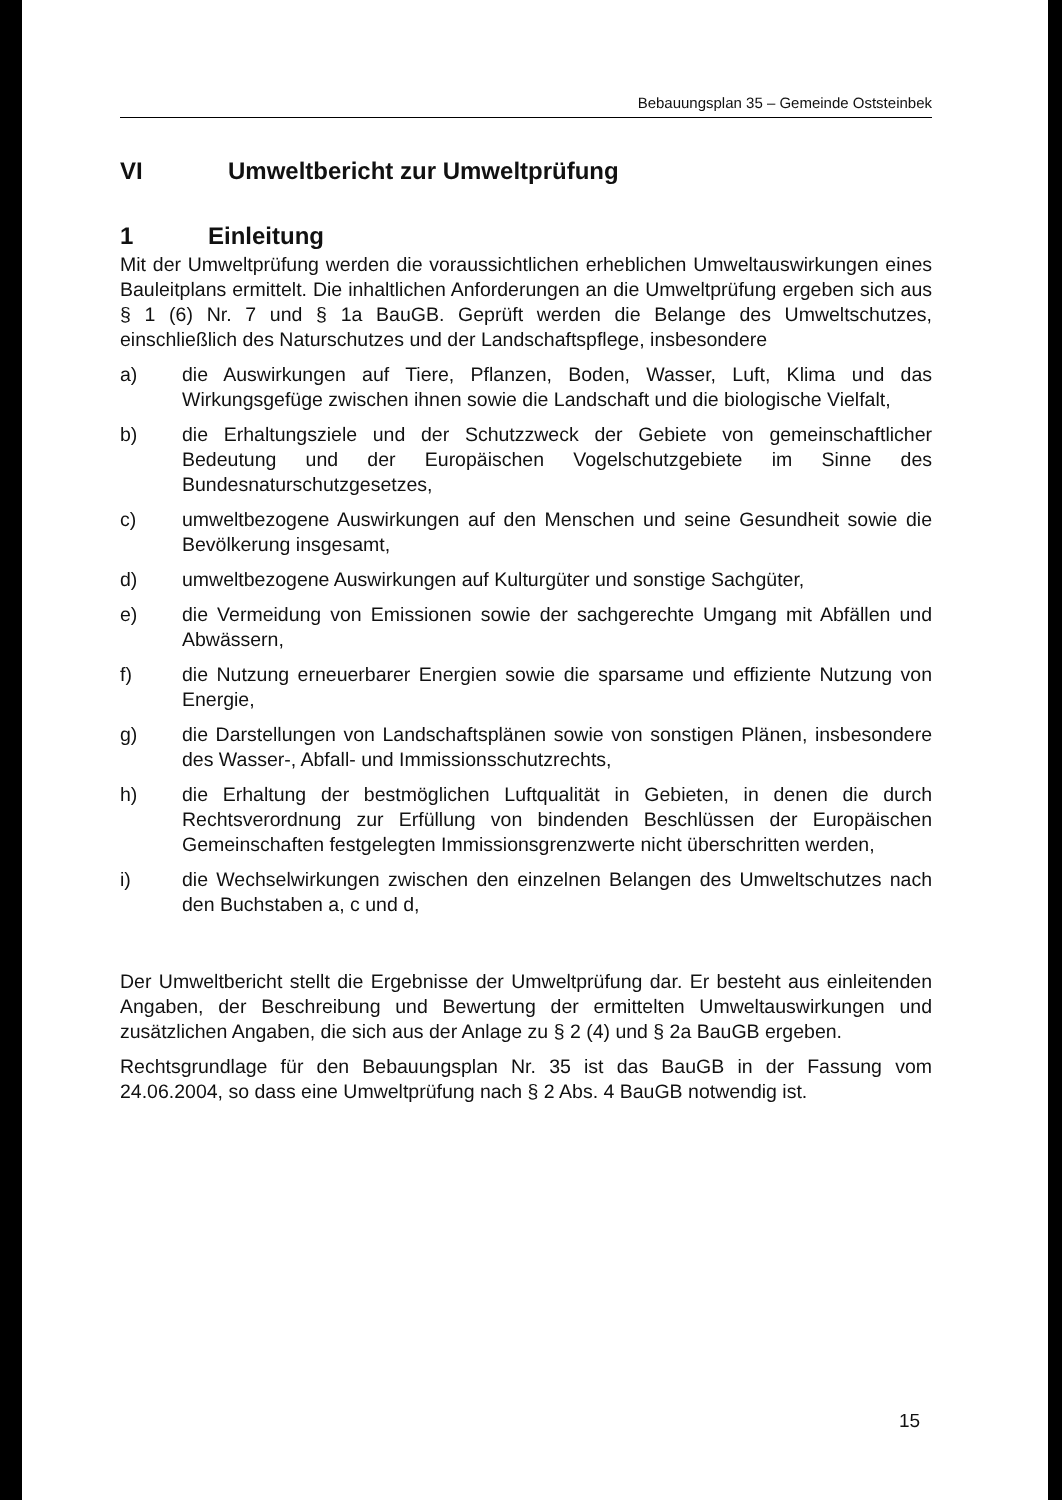Bebauungsplan 35 – Gemeinde Oststeinbek
VI Umweltbericht zur Umweltprüfung
1 Einleitung
Mit der Umweltprüfung werden die voraussichtlichen erheblichen Umweltauswirkungen eines Bauleitplans ermittelt. Die inhaltlichen Anforderungen an die Umweltprüfung ergeben sich aus § 1 (6) Nr. 7 und § 1a BauGB. Geprüft werden die Belange des Umweltschutzes, einschließlich des Naturschutzes und der Landschaftspflege, insbesondere
a) die Auswirkungen auf Tiere, Pflanzen, Boden, Wasser, Luft, Klima und das Wirkungsgefüge zwischen ihnen sowie die Landschaft und die biologische Vielfalt,
b) die Erhaltungsziele und der Schutzzweck der Gebiete von gemeinschaftlicher Bedeutung und der Europäischen Vogelschutzgebiete im Sinne des Bundesnaturschutzgesetzes,
c) umweltbezogene Auswirkungen auf den Menschen und seine Gesundheit sowie die Bevölkerung insgesamt,
d) umweltbezogene Auswirkungen auf Kulturgüter und sonstige Sachgüter,
e) die Vermeidung von Emissionen sowie der sachgerechte Umgang mit Abfällen und Abwässern,
f) die Nutzung erneuerbarer Energien sowie die sparsame und effiziente Nutzung von Energie,
g) die Darstellungen von Landschaftsplänen sowie von sonstigen Plänen, insbesondere des Wasser-, Abfall- und Immissionsschutzrechts,
h) die Erhaltung der bestmöglichen Luftqualität in Gebieten, in denen die durch Rechtsverordnung zur Erfüllung von bindenden Beschlüssen der Europäischen Gemeinschaften festgelegten Immissionsgrenzwerte nicht überschritten werden,
i) die Wechselwirkungen zwischen den einzelnen Belangen des Umweltschutzes nach den Buchstaben a, c und d,
Der Umweltbericht stellt die Ergebnisse der Umweltprüfung dar. Er besteht aus einleitenden Angaben, der Beschreibung und Bewertung der ermittelten Umweltauswirkungen und zusätzlichen Angaben, die sich aus der Anlage zu § 2 (4) und § 2a BauGB ergeben.
Rechtsgrundlage für den Bebauungsplan Nr. 35 ist das BauGB in der Fassung vom 24.06.2004, so dass eine Umweltprüfung nach § 2 Abs. 4 BauGB notwendig ist.
15